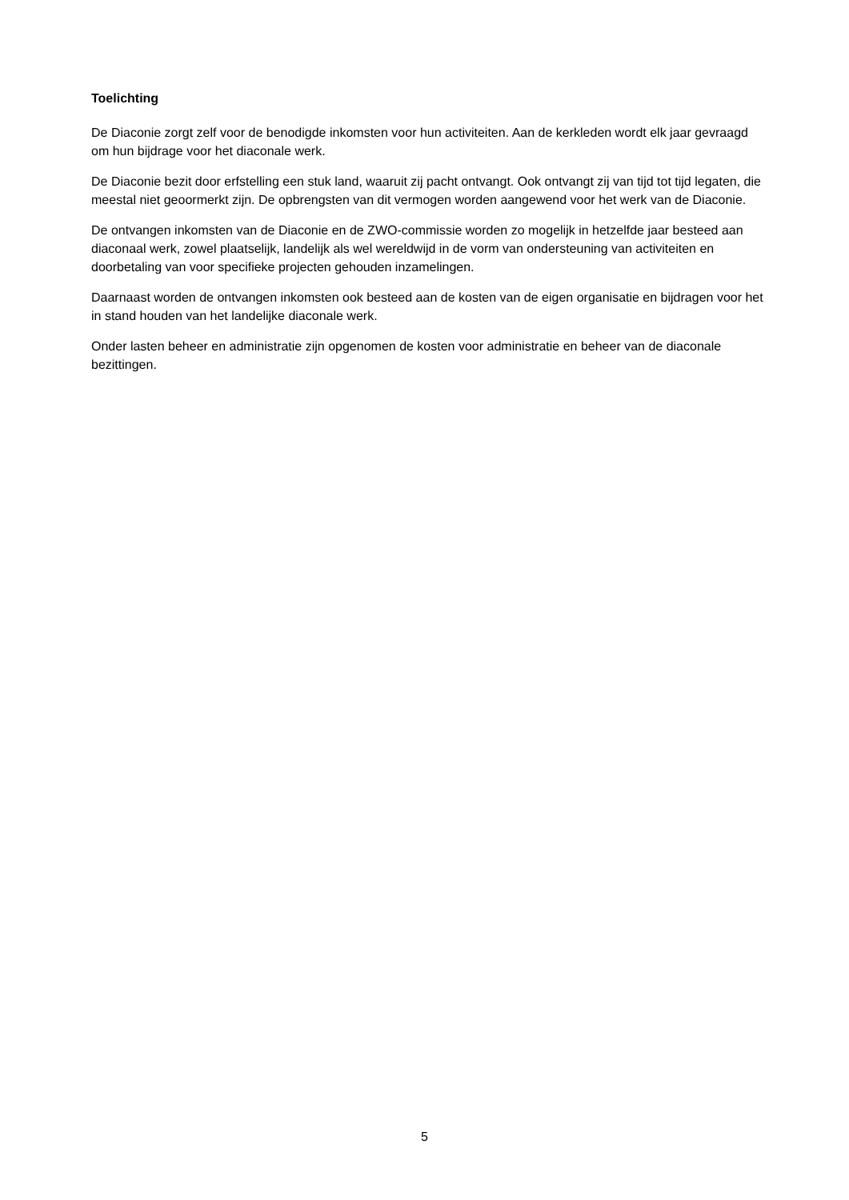Toelichting
De Diaconie zorgt zelf voor de benodigde inkomsten voor hun activiteiten. Aan de kerkleden wordt elk jaar gevraagd om hun bijdrage voor het diaconale werk.
De Diaconie bezit door erfstelling een stuk land, waaruit zij pacht ontvangt. Ook ontvangt zij van tijd tot tijd legaten, die meestal niet geoormerkt zijn. De opbrengsten van dit vermogen worden aangewend voor het werk van de Diaconie.
De ontvangen inkomsten van de Diaconie en de ZWO-commissie worden zo mogelijk in hetzelfde jaar besteed aan diaconaal werk, zowel plaatselijk, landelijk als wel wereldwijd in de vorm van ondersteuning van activiteiten en doorbetaling van voor specifieke projecten gehouden inzamelingen.
Daarnaast worden de ontvangen inkomsten ook besteed aan de kosten van de eigen organisatie en bijdragen voor het in stand houden van het landelijke diaconale werk.
Onder lasten beheer en administratie zijn opgenomen de kosten voor administratie en beheer van de diaconale bezittingen.
5